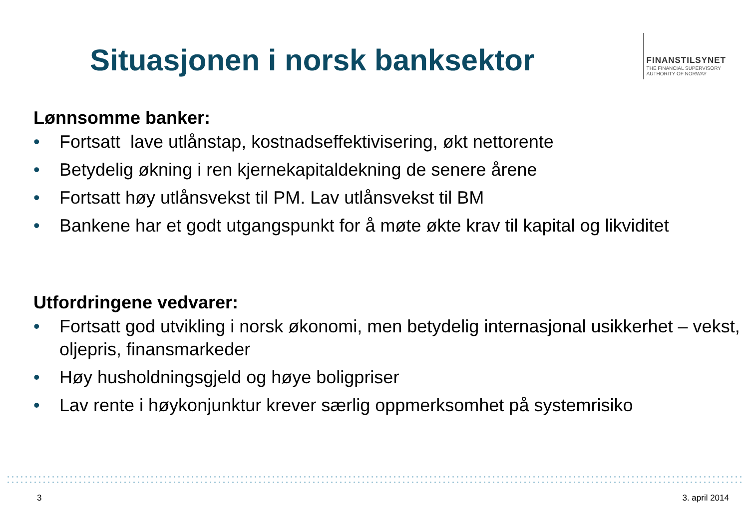Situasjonen i norsk banksektor
FINANSTILSYNET
THE FINANCIAL SUPERVISORY
AUTHORITY OF NORWAY
Lønnsomme banker:
• Fortsatt lave utlånstap, kostnadseffektivisering, økt nettorente
• Betydelig økning i ren kjernekapitaldekning de senere årene
• Fortsatt høy utlånsvekst til PM. Lav utlånsvekst til BM
• Bankene har et godt utgangspunkt for å møte økte krav til kapital og likviditet
Utfordringene vedvarer:
• Fortsatt god utvikling i norsk økonomi, men betydelig internasjonal usikkerhet – vekst, oljepris, finansmarkeder
• Høy husholdningsgjeld og høye boligpriser
• Lav rente i høykonjunktur krever særlig oppmerksomhet på systemrisiko
3 3. april 2014